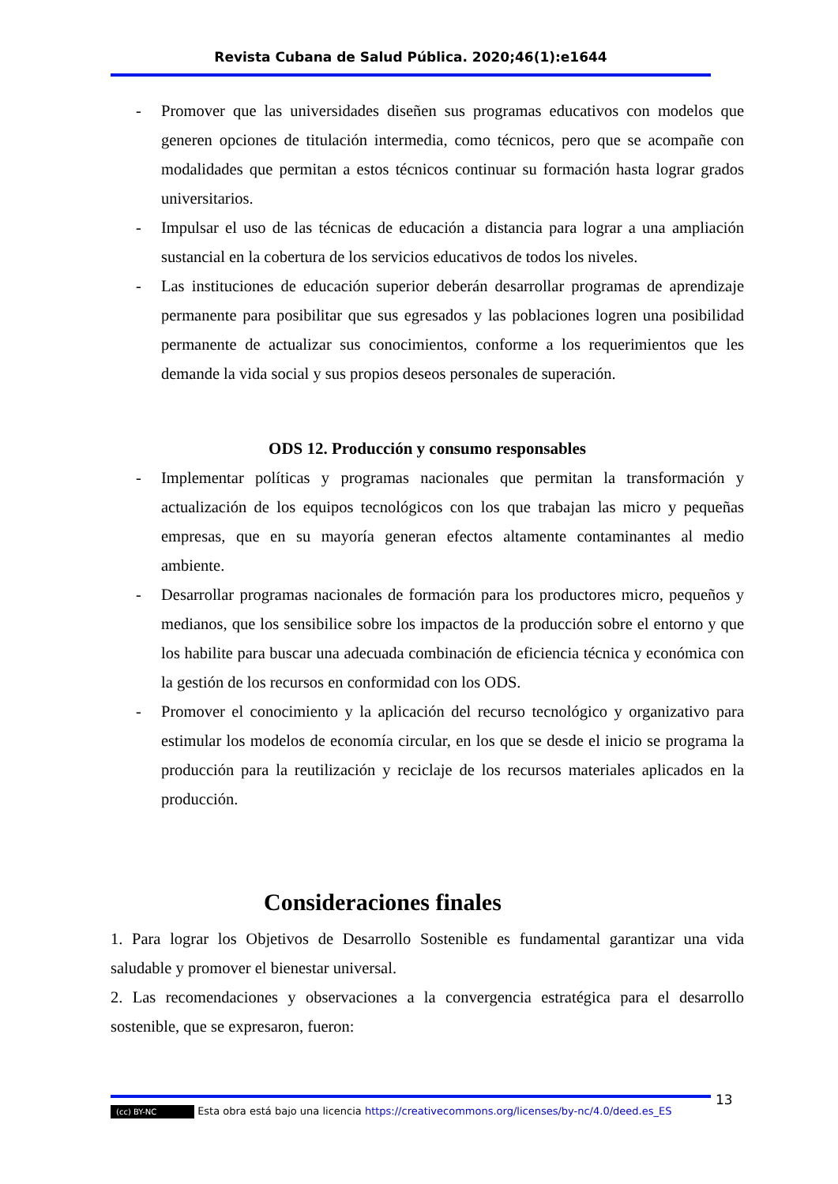Revista Cubana de Salud Pública. 2020;46(1):e1644
- Promover que las universidades diseñen sus programas educativos con modelos que generen opciones de titulación intermedia, como técnicos, pero que se acompañe con modalidades que permitan a estos técnicos continuar su formación hasta lograr grados universitarios.
- Impulsar el uso de las técnicas de educación a distancia para lograr a una ampliación sustancial en la cobertura de los servicios educativos de todos los niveles.
- Las instituciones de educación superior deberán desarrollar programas de aprendizaje permanente para posibilitar que sus egresados y las poblaciones logren una posibilidad permanente de actualizar sus conocimientos, conforme a los requerimientos que les demande la vida social y sus propios deseos personales de superación.
ODS 12. Producción y consumo responsables
- Implementar políticas y programas nacionales que permitan la transformación y actualización de los equipos tecnológicos con los que trabajan las micro y pequeñas empresas, que en su mayoría generan efectos altamente contaminantes al medio ambiente.
- Desarrollar programas nacionales de formación para los productores micro, pequeños y medianos, que los sensibilice sobre los impactos de la producción sobre el entorno y que los habilite para buscar una adecuada combinación de eficiencia técnica y económica con la gestión de los recursos en conformidad con los ODS.
- Promover el conocimiento y la aplicación del recurso tecnológico y organizativo para estimular los modelos de economía circular, en los que se desde el inicio se programa la producción para la reutilización y reciclaje de los recursos materiales aplicados en la producción.
Consideraciones finales
1. Para lograr los Objetivos de Desarrollo Sostenible es fundamental garantizar una vida saludable y promover el bienestar universal.
2. Las recomendaciones y observaciones a la convergencia estratégica para el desarrollo sostenible, que se expresaron, fueron:
13
(cc) BY-NC Esta obra está bajo una licencia https://creativecommons.org/licenses/by-nc/4.0/deed.es_ES